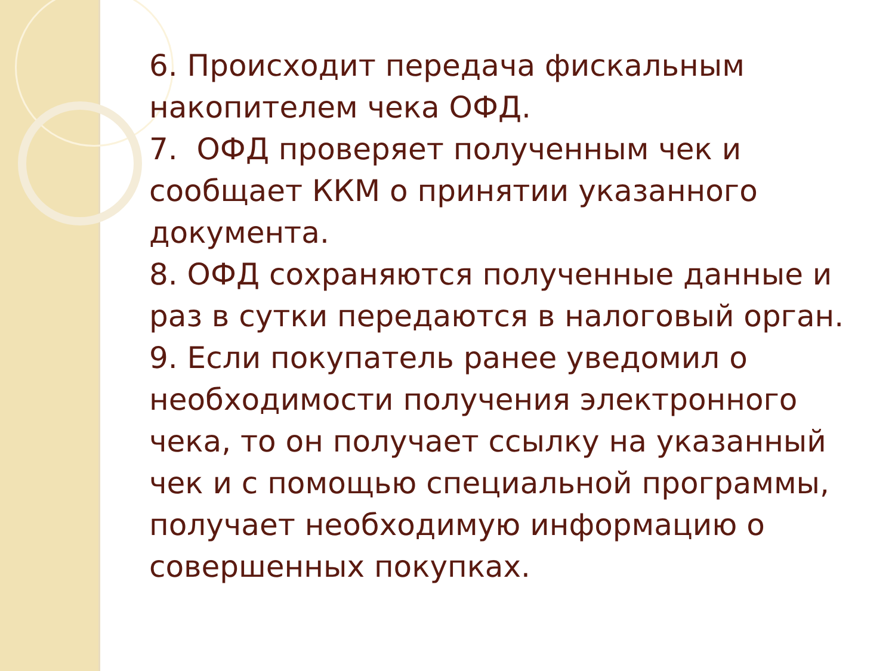6. Происходит передача фискальным накопителем чека ОФД.
7. ОФД проверяет полученным чек и сообщает ККМ о принятии указанного документа.
8. ОФД сохраняются полученные данные и раз в сутки передаются в налоговый орган.
9. Если покупатель ранее уведомил о необходимости получения электронного чека, то он получает ссылку на указанный чек и с помощью специальной программы, получает необходимую информацию о совершенных покупках.